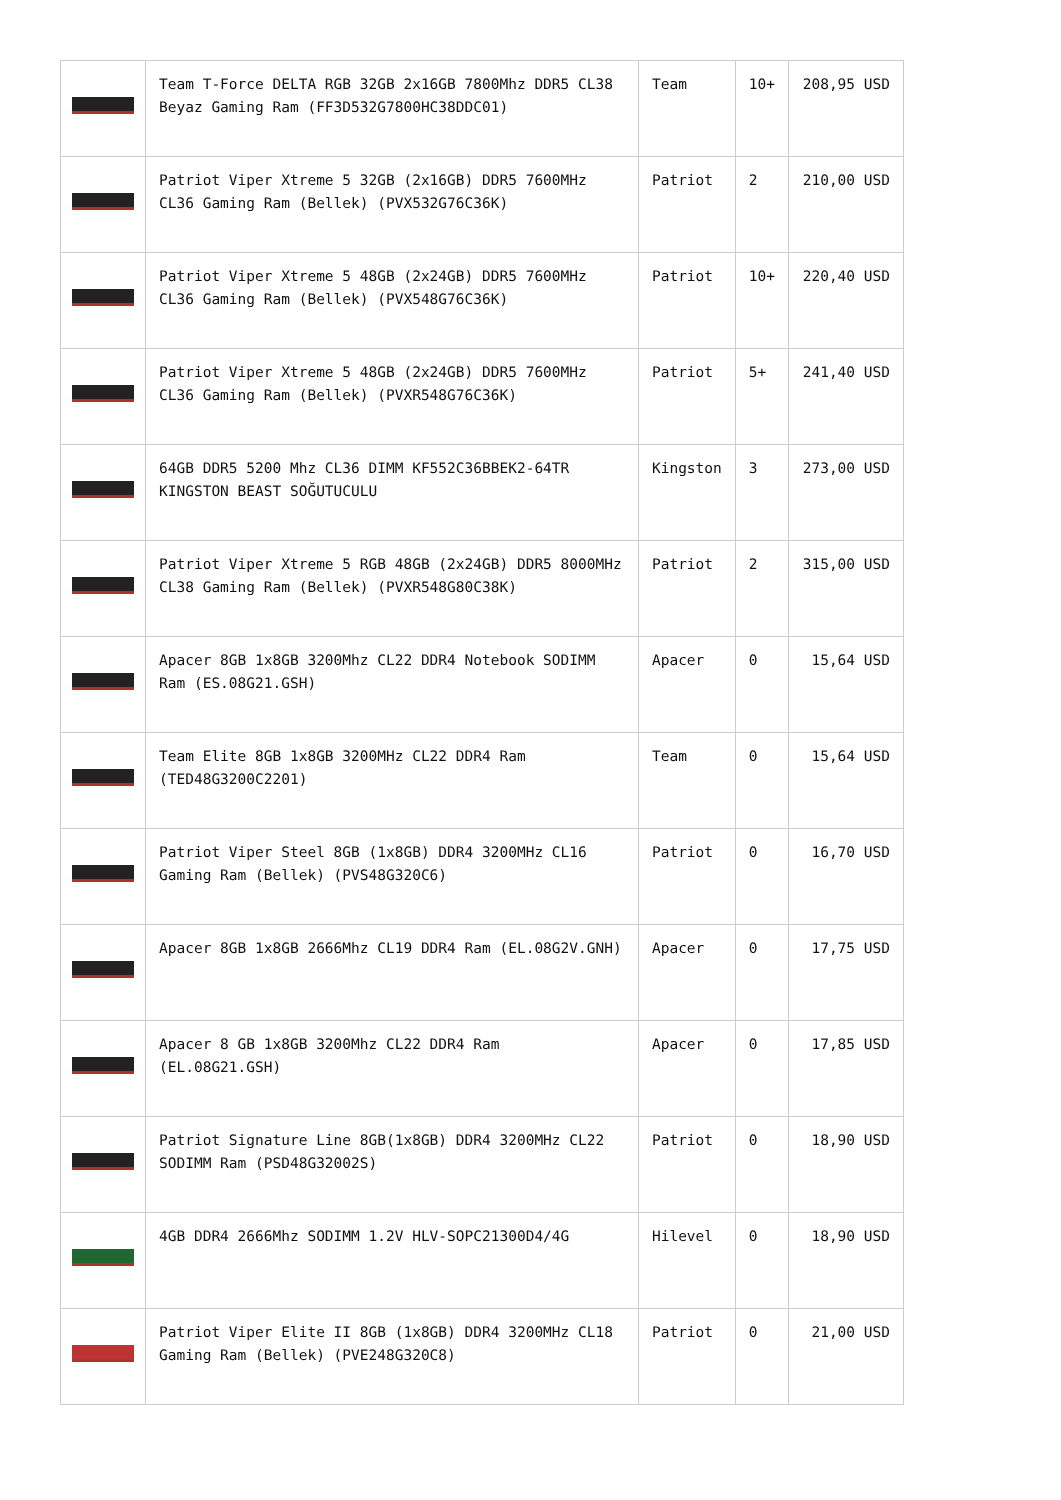| | Team T-Force DELTA RGB 32GB 2x16GB 7800Mhz DDR5 CL38 Beyaz Gaming Ram (FF3D532G7800HC38DDC01) | Team | 10+ | 208,95 USD |
| | Patriot Viper Xtreme 5 32GB (2x16GB) DDR5 7600MHz CL36 Gaming Ram (Bellek) (PVX532G76C36K) | Patriot | 2 | 210,00 USD |
| | Patriot Viper Xtreme 5 48GB (2x24GB) DDR5 7600MHz CL36 Gaming Ram (Bellek) (PVX548G76C36K) | Patriot | 10+ | 220,40 USD |
| | Patriot Viper Xtreme 5 48GB (2x24GB) DDR5 7600MHz CL36 Gaming Ram (Bellek) (PVXR548G76C36K) | Patriot | 5+ | 241,40 USD |
| | 64GB DDR5 5200 Mhz CL36 DIMM KF552C36BBEK2-64TR KINGSTON BEAST SOĞUTUCULU | Kingston | 3 | 273,00 USD |
| | Patriot Viper Xtreme 5 RGB 48GB (2x24GB) DDR5 8000MHz CL38 Gaming Ram (Bellek) (PVXR548G80C38K) | Patriot | 2 | 315,00 USD |
| | Apacer 8GB 1x8GB 3200Mhz CL22 DDR4 Notebook SODIMM Ram (ES.08G21.GSH) | Apacer | 0 | 15,64 USD |
| | Team Elite 8GB 1x8GB 3200MHz CL22 DDR4 Ram (TED48G3200C2201) | Team | 0 | 15,64 USD |
| | Patriot Viper Steel 8GB (1x8GB) DDR4 3200MHz CL16 Gaming Ram (Bellek) (PVS48G320C6) | Patriot | 0 | 16,70 USD |
| | Apacer 8GB 1x8GB 2666Mhz CL19 DDR4 Ram (EL.08G2V.GNH) | Apacer | 0 | 17,75 USD |
| | Apacer 8 GB 1x8GB 3200Mhz CL22 DDR4 Ram (EL.08G21.GSH) | Apacer | 0 | 17,85 USD |
| | Patriot Signature Line 8GB(1x8GB) DDR4 3200MHz CL22 SODIMM Ram (PSD48G32002S) | Patriot | 0 | 18,90 USD |
| | 4GB DDR4 2666Mhz SODIMM 1.2V HLV-SOPC21300D4/4G | Hilevel | 0 | 18,90 USD |
| | Patriot Viper Elite II 8GB (1x8GB) DDR4 3200MHz CL18 Gaming Ram (Bellek) (PVE248G320C8) | Patriot | 0 | 21,00 USD |